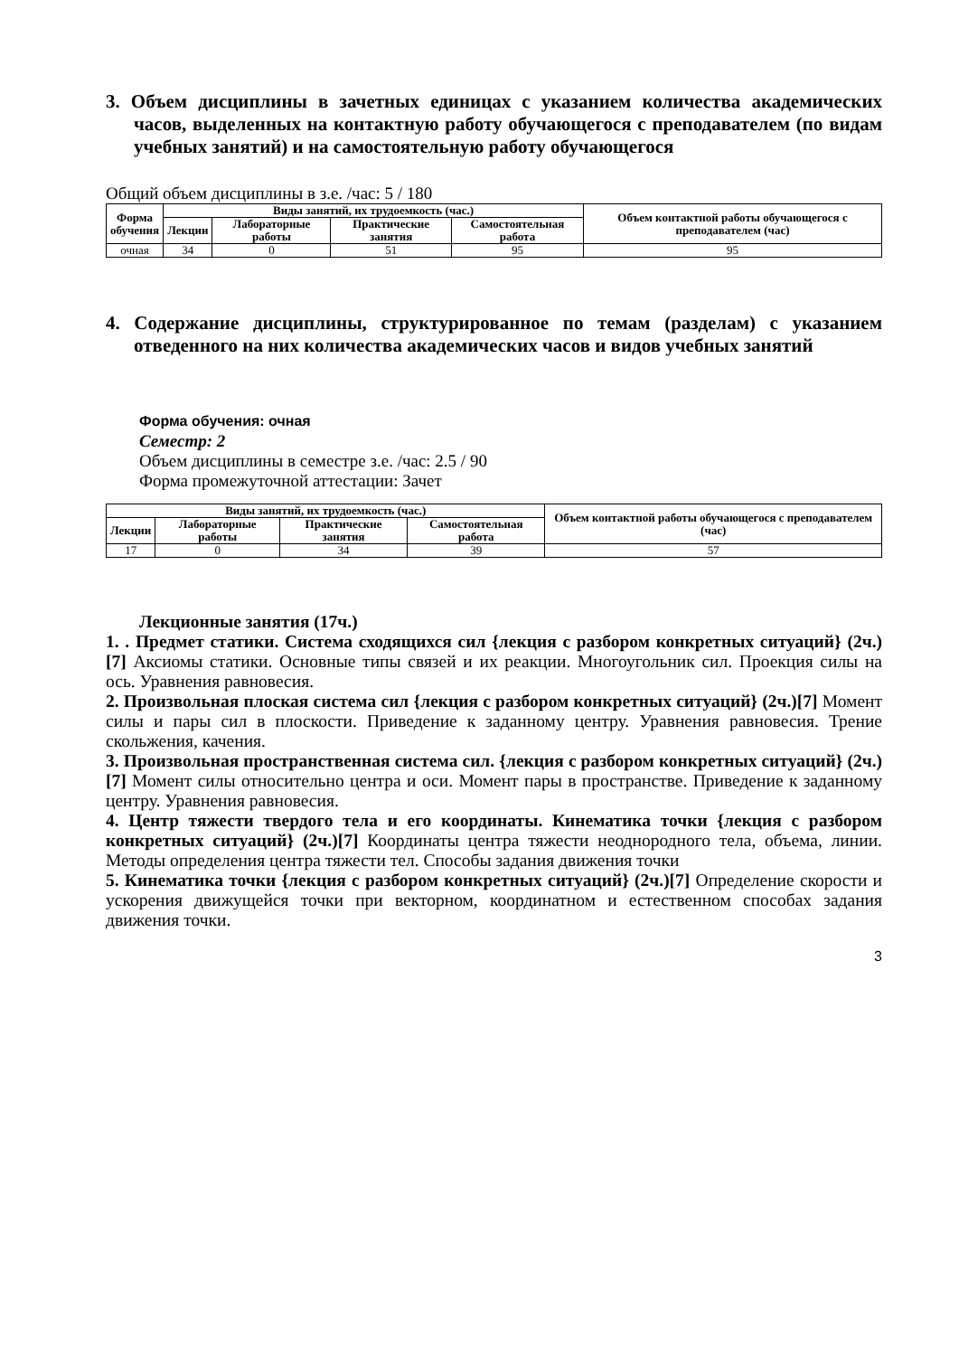3. Объем дисциплины в зачетных единицах с указанием количества академических часов, выделенных на контактную работу обучающегося с преподавателем (по видам учебных занятий) и на самостоятельную работу обучающегося
Общий объем дисциплины в з.е. /час: 5 / 180
| Форма обучения | Виды занятий, их трудоемкость (час.) | | | | Объем контактной работы обучающегося с преподавателем (час) |
| --- | --- | --- | --- | --- | --- |
| | Лекции | Лабораторные работы | Практические занятия | Самостоятельная работа | |
| очная | 34 | 0 | 51 | 95 | 95 |
4. Содержание дисциплины, структурированное по темам (разделам) с указанием отведенного на них количества академических часов и видов учебных занятий
Форма обучения: очная
Семестр: 2
Объем дисциплины в семестре з.е. /час: 2.5 / 90
Форма промежуточной аттестации: Зачет
| Виды занятий, их трудоемкость (час.) | | | | Объем контактной работы обучающегося с преподавателем (час) |
| --- | --- | --- | --- | --- |
| Лекции | Лабораторные работы | Практические занятия | Самостоятельная работа | |
| 17 | 0 | 34 | 39 | 57 |
Лекционные занятия (17ч.)
1. . Предмет статики. Система сходящихся сил {лекция с разбором конкретных ситуаций} (2ч.)[7] Аксиомы статики. Основные типы связей и их реакции. Многоугольник сил. Проекция силы на ось. Уравнения равновесия.
2. Произвольная плоская система сил {лекция с разбором конкретных ситуаций} (2ч.)[7] Момент силы и пары сил в плоскости. Приведение к заданному центру. Уравнения равновесия. Трение скольжения, качения.
3. Произвольная пространственная система сил. {лекция с разбором конкретных ситуаций} (2ч.)[7] Момент силы относительно центра и оси. Момент пары в пространстве. Приведение к заданному центру. Уравнения равновесия.
4. Центр тяжести твердого тела и его координаты. Кинематика точки {лекция с разбором конкретных ситуаций} (2ч.)[7] Координаты центра тяжести неоднородного тела, объема, линии. Методы определения центра тяжести тел. Способы задания движения точки
5. Кинематика точки {лекция с разбором конкретных ситуаций} (2ч.)[7] Определение скорости и ускорения движущейся точки при векторном, координатном и естественном способах задания движения точки.
3